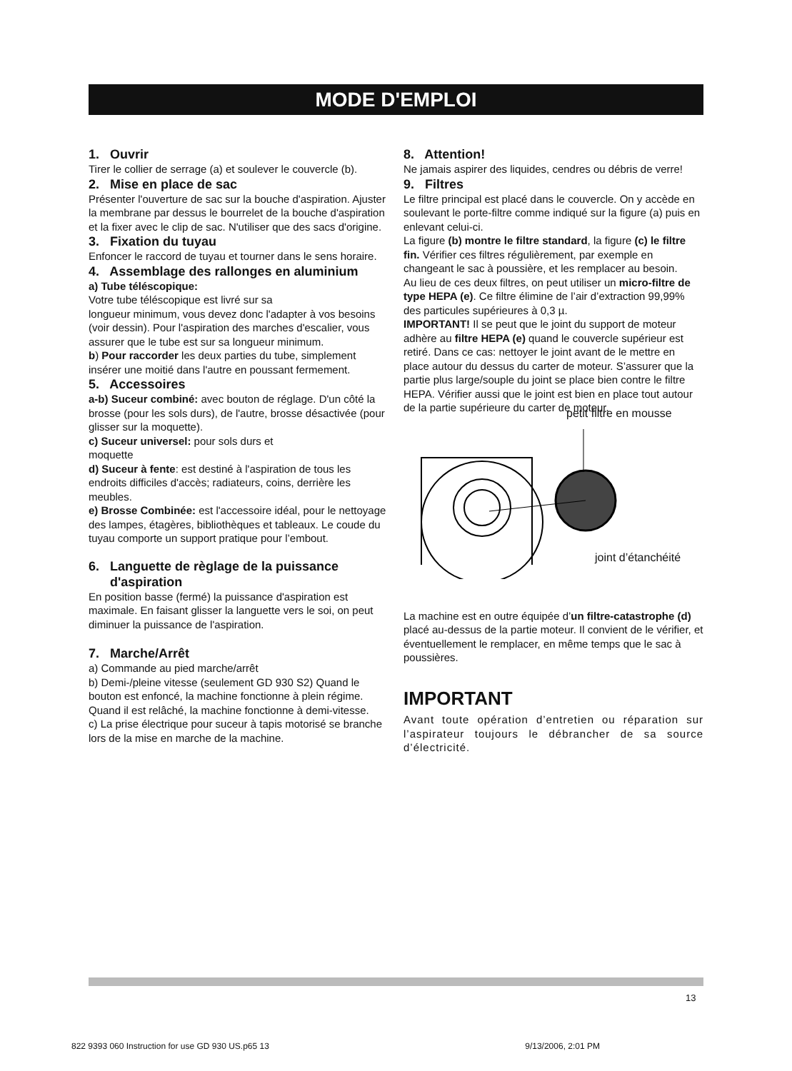MODE D'EMPLOI
1. Ouvrir
Tirer le collier de serrage (a) et soulever le couvercle (b).
2. Mise en place de sac
Présenter l'ouverture de sac sur la bouche d'aspiration. Ajuster la membrane par dessus le bourrelet de la bouche d'aspiration et la fixer avec le clip de sac. N'utiliser que des sacs d'origine.
3. Fixation du tuyau
Enfoncer le raccord de tuyau et tourner dans le sens horaire.
4. Assemblage des rallonges en aluminium
a) Tube téléscopique:
Votre tube téléscopique est livré sur sa
longueur minimum, vous devez donc l'adapter à vos besoins (voir dessin). Pour l'aspiration des marches d'escalier, vous assurer que le tube est sur sa longueur minimum.
b) Pour raccorder les deux parties du tube, simplement insérer une moitié dans l'autre en poussant fermement.
5. Accessoires
a-b) Suceur combiné: avec bouton de réglage. D'un côté la brosse (pour les sols durs), de l'autre, brosse désactivée (pour glisser sur la moquette).
c) Suceur universel: pour sols durs et
moquette
d) Suceur à fente: est destiné à l'aspiration de tous les endroits difficiles d'accès; radiateurs, coins, derrière les meubles.
e) Brosse Combinée: est l'accessoire idéal, pour le nettoyage des lampes, étagères, bibliothèques et tableaux. Le coude du tuyau comporte un support pratique pour l’embout.
6. Languette de règlage de la puissance
d'aspiration
En position basse (fermé) la puissance d'aspiration est maximale. En faisant glisser la languette vers le soi, on peut diminuer la puissance de l'aspiration.
7. Marche/Arrêt
a) Commande au pied marche/arrêt
b) Demi-/pleine vitesse (seulement GD 930 S2) Quand le bouton est enfoncé, la machine fonctionne à plein régime. Quand il est relâché, la machine fonctionne à demi-vitesse.
c) La prise électrique pour suceur à tapis motorisé se branche lors de la mise en marche de la machine.
8. Attention!
Ne jamais aspirer des liquides, cendres ou débris de verre!
9. Filtres
Le filtre principal est placé dans le couvercle. On y accède en soulevant le porte-filtre comme indiqué sur la figure (a) puis en enlevant celui-ci.
La figure (b) montre le filtre standard, la figure (c) le filtre fin. Vérifier ces filtres régulièrement, par exemple en changeant le sac à poussière, et les remplacer au besoin.
Au lieu de ces deux filtres, on peut utiliser un micro-filtre de type HEPA (e). Ce filtre élimine de l’air d’extraction 99,99% des particules supérieures à 0,3 µ.
IMPORTANT! Il se peut que le joint du support de moteur adhère au filtre HEPA (e) quand le couvercle supérieur est retiré. Dans ce cas: nettoyer le joint avant de le mettre en place autour du dessus du carter de moteur. S’assurer que la partie plus large/souple du joint se place bien contre le filtre HEPA. Vérifier aussi que le joint est bien en place tout autour de la partie supérieure du carter de moteur.
petit filtre en mousse
joint d’étanchéité
La machine est en outre équipée d’un filtre-catastrophe (d) placé au-dessus de la partie moteur. Il convient de le vérifier, et éventuellement le remplacer, en même temps que le sac à poussières.
IMPORTANT
Avant toute opération d’entretien ou réparation sur l’aspirateur toujours le débrancher de sa source d’électricité.
13
822 9393 060 Instruction for use GD 930 US.p65 13 9/13/2006, 2:01 PM